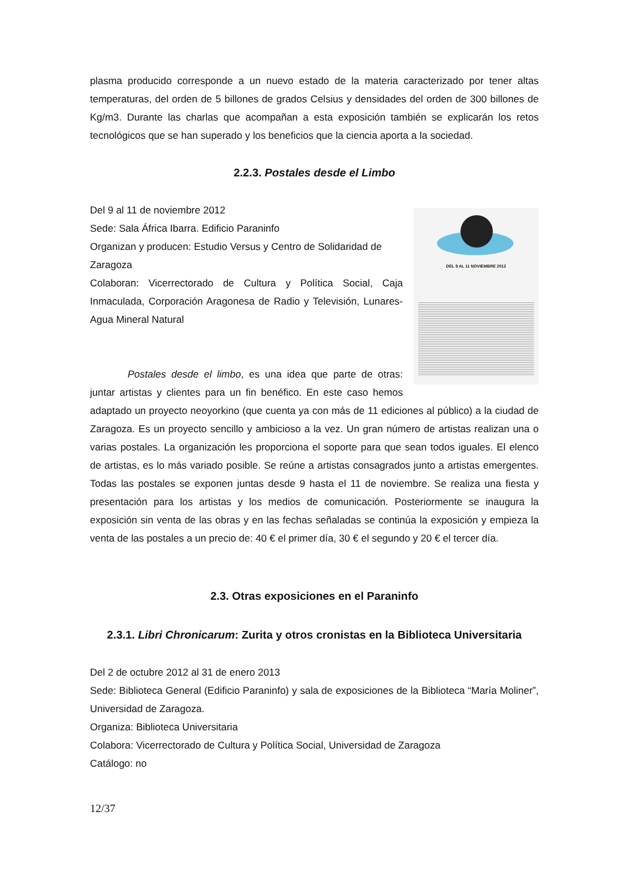plasma producido corresponde a un nuevo estado de la materia caracterizado por tener altas temperaturas, del orden de 5 billones de grados Celsius y densidades del orden de 300 billones de Kg/m3. Durante las charlas que acompañan a esta exposición también se explicarán los retos tecnológicos que se han superado y los beneficios que la ciencia aporta a la sociedad.
2.2.3. Postales desde el Limbo
DEL 9 AL 11 NOVIEMBRE 2012
Del 9 al 11 de noviembre 2012
Sede: Sala África Ibarra. Edificio Paraninfo
Organizan y producen: Estudio Versus y Centro de Solidaridad de Zaragoza
Colaboran: Vicerrectorado de Cultura y Política Social, Caja Inmaculada, Corporación Aragonesa de Radio y Televisión, Lunares-Agua Mineral Natural
Postales desde el limbo, es una idea que parte de otras: juntar artistas y clientes para un fin benéfico. En este caso hemos adaptado un proyecto neoyorkino (que cuenta ya con más de 11 ediciones al público) a la ciudad de Zaragoza. Es un proyecto sencillo y ambicioso a la vez. Un gran número de artistas realizan una o varias postales. La organización les proporciona el soporte para que sean todos iguales. El elenco de artistas, es lo más variado posible. Se reúne a artistas consagrados junto a artistas emergentes. Todas las postales se exponen juntas desde 9 hasta el 11 de noviembre. Se realiza una fiesta y presentación para los artistas y los medios de comunicación. Posteriormente se inaugura la exposición sin venta de las obras y en las fechas señaladas se continúa la exposición y empieza la venta de las postales a un precio de: 40 € el primer día, 30 € el segundo y 20 € el tercer día.
2.3. Otras exposiciones en el Paraninfo
2.3.1. Libri Chronicarum: Zurita y otros cronistas en la Biblioteca Universitaria
Del 2 de octubre 2012 al 31 de enero 2013
Sede: Biblioteca General (Edificio Paraninfo) y sala de exposiciones de la Biblioteca “María Moliner”, Universidad de Zaragoza.
Organiza: Biblioteca Universitaria
Colabora: Vicerrectorado de Cultura y Política Social, Universidad de Zaragoza
Catálogo: no
12/37